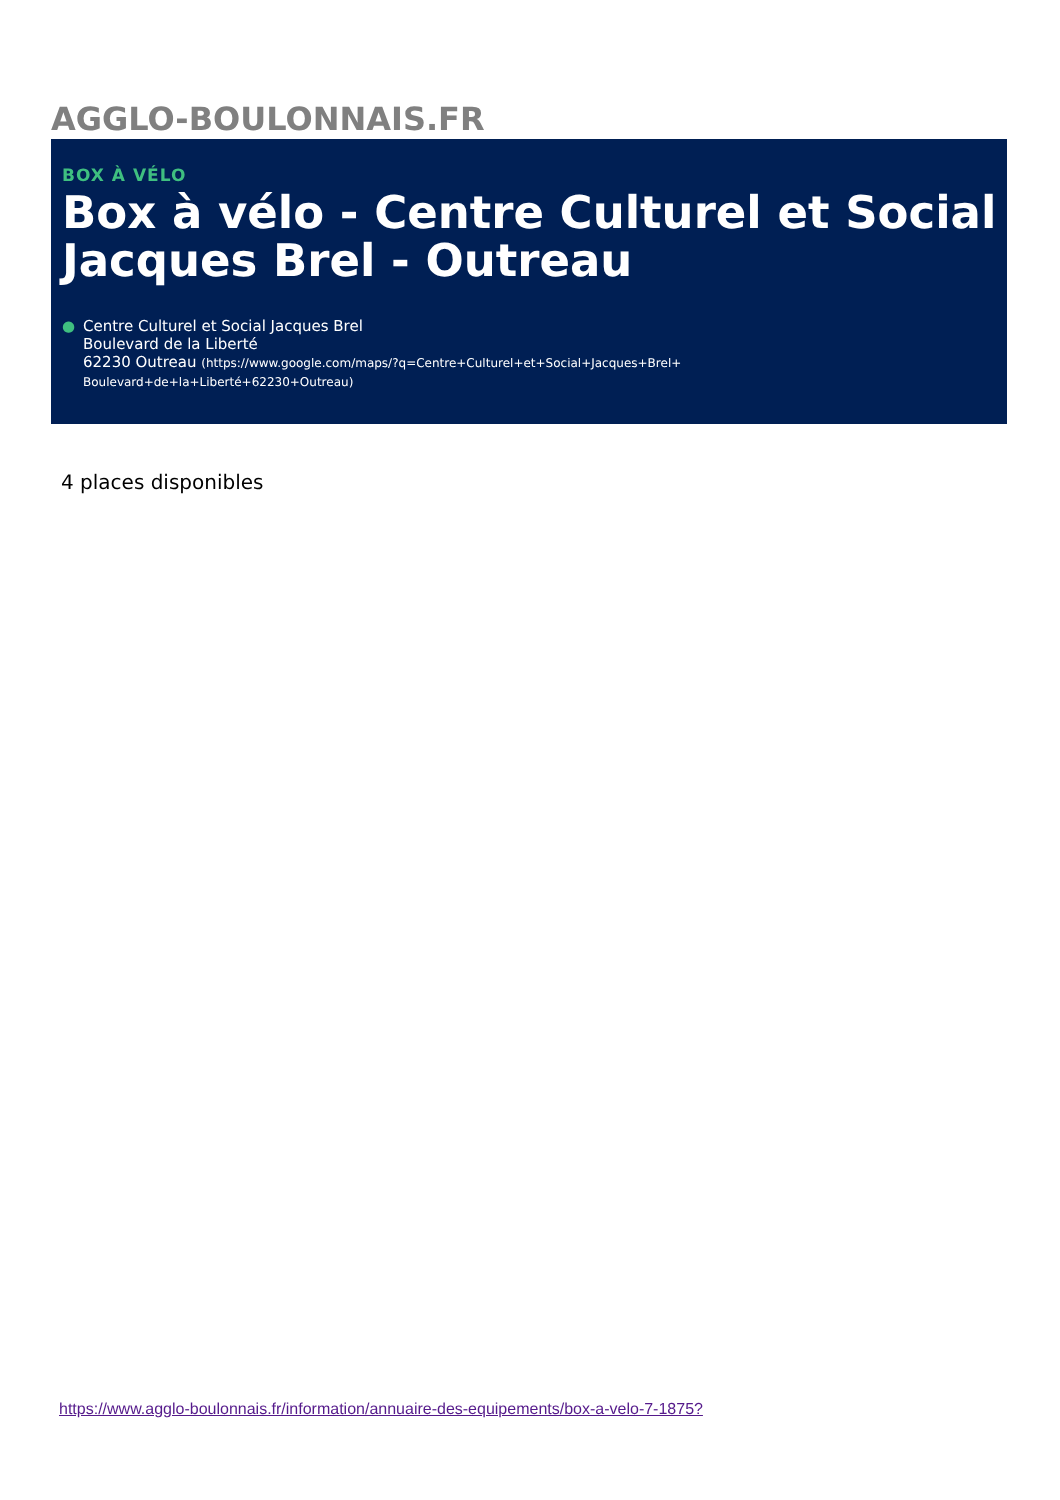AGGLO-BOULONNAIS.FR
BOX À VÉLO
Box à vélo - Centre Culturel et Social Jacques Brel - Outreau
● Centre Culturel et Social Jacques Brel
Boulevard de la Liberté
62230 Outreau (https://www.google.com/maps/?q=Centre+Culturel+et+Social+Jacques+Brel+
Boulevard+de+la+Liberté+62230+Outreau)
4 places disponibles
https://www.agglo-boulonnais.fr/information/annuaire-des-equipements/box-a-velo-7-1875?